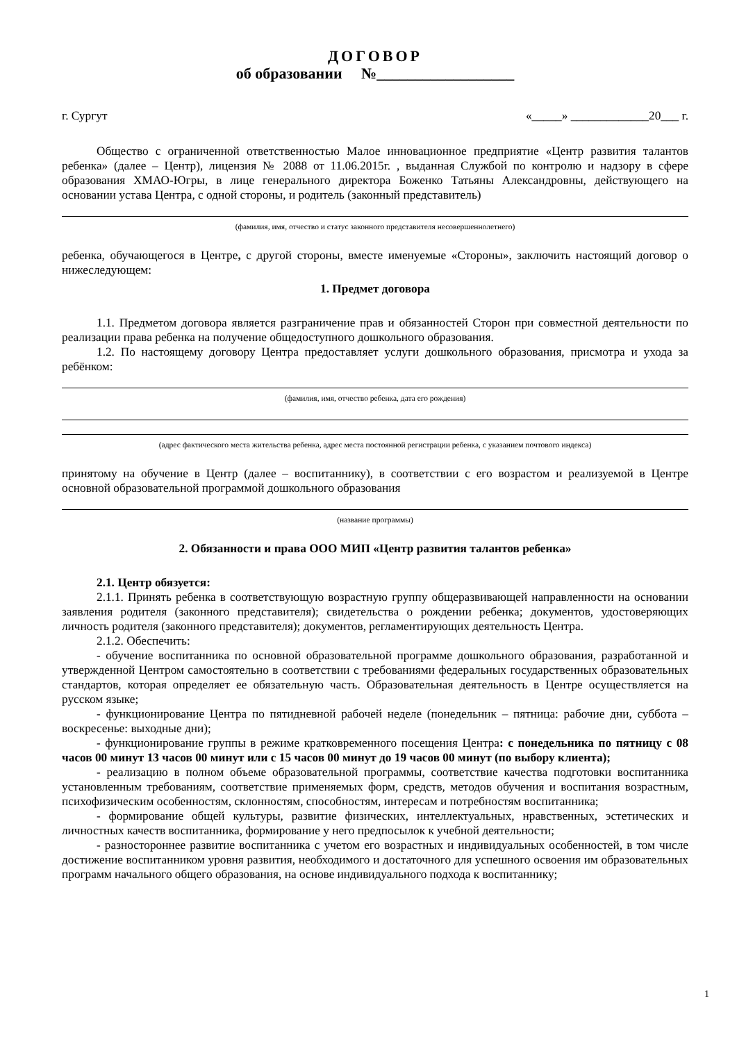ДОГОВОР
об образовании №__________________
г. Сургут «_____» _____________20___ г.
Общество с ограниченной ответственностью Малое инновационное предприятие «Центр развития талантов ребенка» (далее – Центр), лицензия № 2088 от 11.06.2015г. , выданная Службой по контролю и надзору в сфере образования ХМАО-Югры, в лице генерального директора Боженко Татьяны Александровны, действующего на основании устава Центра, с одной стороны, и родитель (законный представитель)
(фамилия, имя, отчество и статус законного представителя несовершеннолетнего)
ребенка, обучающегося в Центре, с другой стороны, вместе именуемые «Стороны», заключить настоящий договор о нижеследующем:
1. Предмет договора
1.1. Предметом договора является разграничение прав и обязанностей Сторон при совместной деятельности по реализации права ребенка на получение общедоступного дошкольного образования.
1.2. По настоящему договору Центра предоставляет услуги дошкольного образования, присмотра и ухода за ребёнком:
(фамилия, имя, отчество ребенка, дата его рождения)
(адрес фактического места жительства ребенка, адрес места постоянной регистрации ребенка, с указанием почтового индекса)
принятому на обучение в Центр (далее – воспитаннику), в соответствии с его возрастом и реализуемой в Центре основной образовательной программой дошкольного образования
(название программы)
2. Обязанности и права ООО МИП «Центр развития талантов ребенка»
2.1. Центр обязуется:
2.1.1. Принять ребенка в соответствующую возрастную группу общеразвивающей направленности на основании заявления родителя (законного представителя); свидетельства о рождении ребенка; документов, удостоверяющих личность родителя (законного представителя); документов, регламентирующих деятельность Центра.
2.1.2. Обеспечить:
- обучение воспитанника по основной образовательной программе дошкольного образования, разработанной и утвержденной Центром самостоятельно в соответствии с требованиями федеральных государственных образовательных стандартов, которая определяет ее обязательную часть. Образовательная деятельность в Центре осуществляется на русском языке;
- функционирование Центра по пятидневной рабочей неделе (понедельник – пятница: рабочие дни, суббота – воскресенье: выходные дни);
- функционирование группы в режиме кратковременного посещения Центра: с понедельника по пятницу с 08 часов 00 минут 13 часов 00 минут или с 15 часов 00 минут до 19 часов 00 минут (по выбору клиента);
- реализацию в полном объеме образовательной программы, соответствие качества подготовки воспитанника установленным требованиям, соответствие применяемых форм, средств, методов обучения и воспитания возрастным, психофизическим особенностям, склонностям, способностям, интересам и потребностям воспитанника;
- формирование общей культуры, развитие физических, интеллектуальных, нравственных, эстетических и личностных качеств воспитанника, формирование у него предпосылок к учебной деятельности;
- разностороннее развитие воспитанника с учетом его возрастных и индивидуальных особенностей, в том числе достижение воспитанником уровня развития, необходимого и достаточного для успешного освоения им образовательных программ начального общего образования, на основе индивидуального подхода к воспитаннику;
1